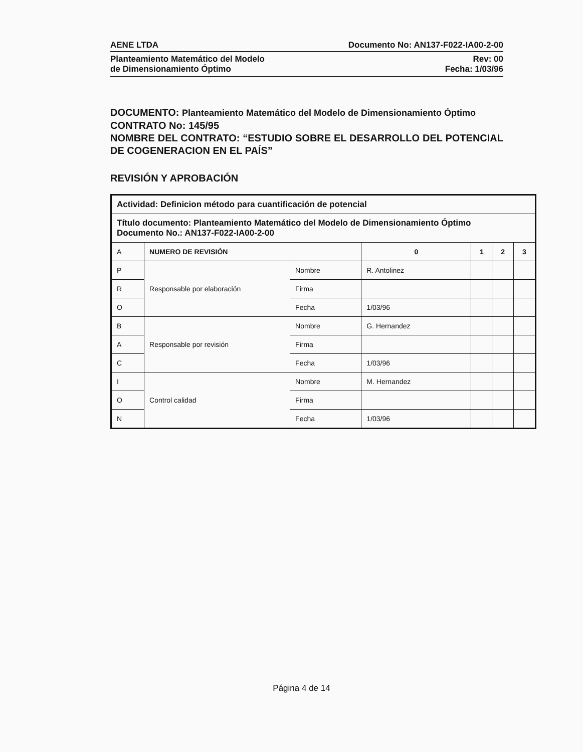AENE LTDA Documento No: AN137-F022-IA00-2-00
Planteamiento Matemático del Modelo
de Dimensionamiento Óptimo Rev: 00
Fecha: 1/03/96
DOCUMENTO: Planteamiento Matemático del Modelo de Dimensionamiento Óptimo
CONTRATO No: 145/95
NOMBRE DEL CONTRATO: “ESTUDIO SOBRE EL DESARROLLO DEL POTENCIAL DE COGENERACION EN EL PAÍS”
REVISIÓN Y APROBACIÓN
| Actividad: Definicion método para cuantificación de potencial | | | | | | |
| Título documento: Planteamiento Matemático del Modelo de Dimensionamiento Óptimo Documento No.: AN137-F022-IA00-2-00 | | | | | | |
| A | NUMERO DE REVISIÓN | | 0 | 1 | 2 | 3 |
| P | Responsable por elaboración | Nombre | R. Antolinez | | | |
| R | | Firma | | | | |
| O | | Fecha | 1/03/96 | | | |
| B | Responsable por revisión | Nombre | G. Hernandez | | | |
| A | | Firma | | | | |
| C | | Fecha | 1/03/96 | | | |
| I | Control calidad | Nombre | M. Hernandez | | | |
| O | | Firma | | | | |
| N | | Fecha | 1/03/96 | | | |
Página 4 de 14